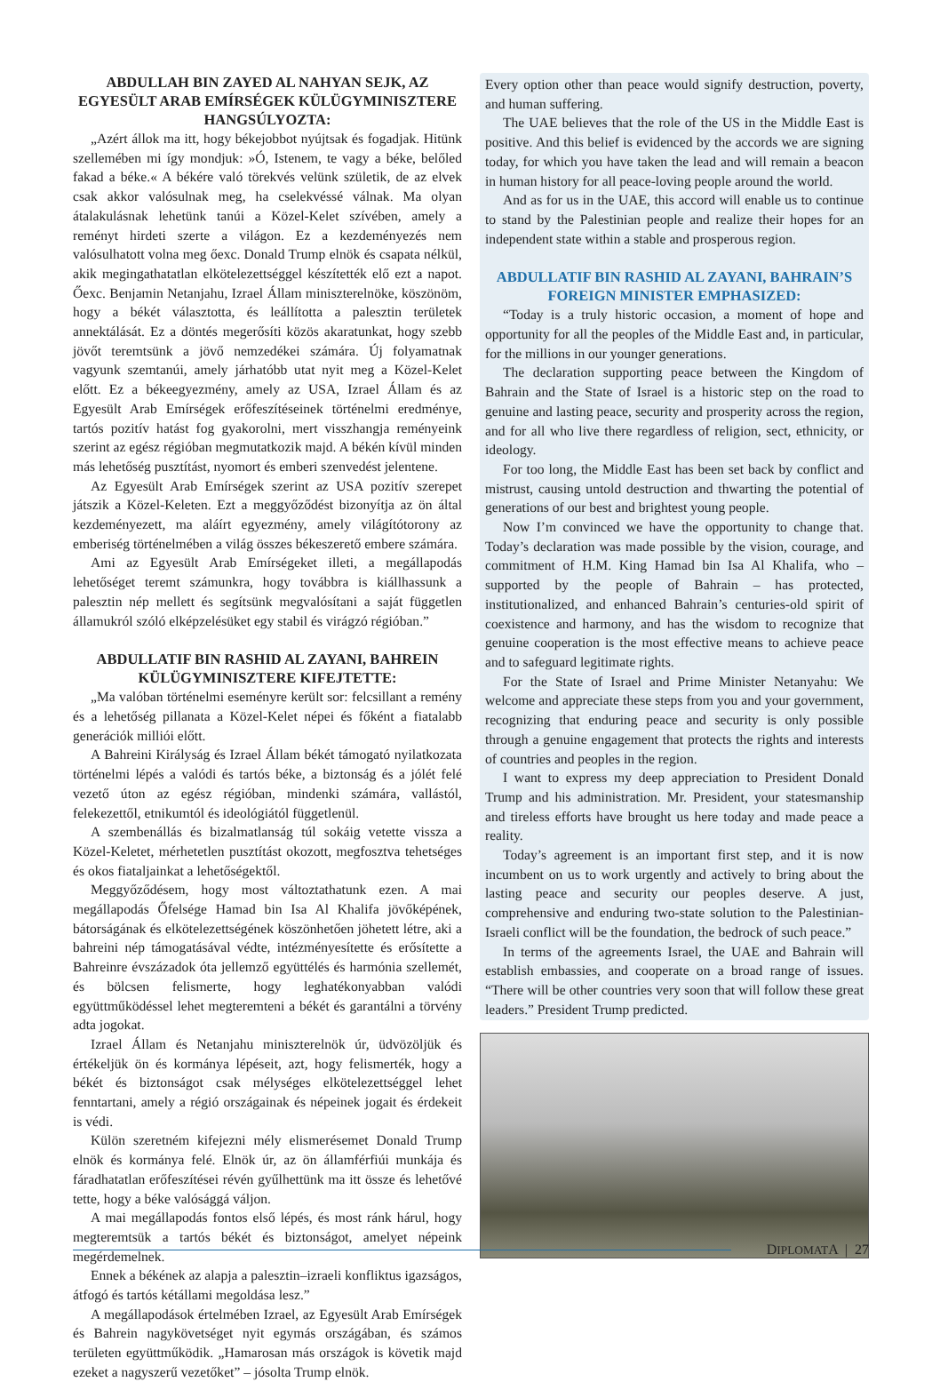ABDULLAH BIN ZAYED AL NAHYAN SEJK, AZ EGYESÜLT ARAB EMÍRSÉGEK KÜLÜGYMINISZTERE HANGSÚLYOZTA:
„Azért állok ma itt, hogy békejobbot nyújtsak és fogadjak. Hitünk szellemében mi így mondjuk: »Ó, Istenem, te vagy a béke, belőled fakad a béke.« A békére való törekvés velünk születik, de az elvek csak akkor valósulnak meg, ha cselekvéssé válnak. Ma olyan átalakulásnak lehetünk tanúi a Közel-Kelet szívében, amely a reményt hirdeti szerte a világon. Ez a kezdeményezés nem valósulhatott volna meg őexc. Donald Trump elnök és csapata nélkül, akik megingathatatlan elkötelezettséggel készítették elő ezt a napot. Őexc. Benjamin Netanjahu, Izrael Állam miniszterelnöke, köszönöm, hogy a békét választotta, és leállította a palesztin területek annektálását. Ez a döntés megerősíti közös akaratunkat, hogy szebb jövőt teremtsünk a jövő nemzedékei számára. Új folyamatnak vagyunk szemtanúi, amely járhatóbb utat nyit meg a Közel-Kelet előtt. Ez a békeegyezmény, amely az USA, Izrael Állam és az Egyesült Arab Emírségek erőfeszítéseinek történelmi eredménye, tartós pozitív hatást fog gyakorolni, mert visszhangja reményeink szerint az egész régióban megmutatkozik majd. A békén kívül minden más lehetőség pusztítást, nyomort és emberi szenvedést jelentene.
Az Egyesült Arab Emírségek szerint az USA pozitív szerepet játszik a Közel-Keleten. Ezt a meggyőződést bizonyítja az ön által kezdeményezett, ma aláírt egyezmény, amely világítótorony az emberiség történelmében a világ összes békeszerető embere számára.
Ami az Egyesült Arab Emírségeket illeti, a megállapodás lehetőséget teremt számunkra, hogy továbbra is kiállhassunk a palesztin nép mellett és segítsünk megvalósítani a saját független államukról szóló elképzelésüket egy stabil és virágzó régióban.”
ABDULLATIF BIN RASHID AL ZAYANI, BAHREIN KÜLÜGYMINISZTERE KIFEJTETTE:
„Ma valóban történelmi eseményre került sor: felcsillant a remény és a lehetőség pillanata a Közel-Kelet népei és főként a fiatalabb generációk milliói előtt.
A Bahreini Királyság és Izrael Állam békét támogató nyilatkozata történelmi lépés a valódi és tartós béke, a biztonság és a jólét felé vezető úton az egész régióban, mindenki számára, vallástól, felekezettől, etnikumtól és ideológiától függetlenül.
A szembenállás és bizalmatlanság túl sokáig vetette vissza a Közel-Keletet, mérhetetlen pusztítást okozott, megfosztva tehetséges és okos fiataljainkat a lehetőségektől.
Meggyőződésem, hogy most változtathatunk ezen. A mai megállapodás Őfelsége Hamad bin Isa Al Khalifa jövőképének, bátorságának és elkötelezettségének köszönhetően jöhetett létre, aki a bahreini nép támogatásával védte, intézményesítette és erősítette a Bahreinre évszázadok óta jellemző együttélés és harmónia szellemét, és bölcsen felismerte, hogy leghatékonyabban valódi együttműködéssel lehet megteremteni a békét és garantálni a törvény adta jogokat.
Izrael Állam és Netanjahu miniszterelnök úr, üdvözöljük és értékeljük ön és kormánya lépéseit, azt, hogy felismerték, hogy a békét és biztonságot csak mélységes elkötelezettséggel lehet fenntartani, amely a régió országainak és népeinek jogait és érdekeit is védi.
Külön szeretném kifejezni mély elismerésemet Donald Trump elnök és kormánya felé. Elnök úr, az ön államférfiúi munkája és fáradhatatlan erőfeszítései révén gyűlhettünk ma itt össze és lehetővé tette, hogy a béke valósággá váljon.
A mai megállapodás fontos első lépés, és most ránk hárul, hogy megteremtsük a tartós békét és biztonságot, amelyet népeink megérdemelnek.
Ennek a békének az alapja a palesztin–izraeli konfliktus igazságos, átfogó és tartós kétállami megoldása lesz.”
A megállapodások értelmében Izrael, az Egyesült Arab Emírségek és Bahrein nagykövetséget nyit egymás országában, és számos területen együttműködik. „Hamarosan más országok is követik majd ezeket a nagyszerű vezetőket” – jósolta Trump elnök.
Every option other than peace would signify destruction, poverty, and human suffering.
The UAE believes that the role of the US in the Middle East is positive. And this belief is evidenced by the accords we are signing today, for which you have taken the lead and will remain a beacon in human history for all peace-loving people around the world.
And as for us in the UAE, this accord will enable us to continue to stand by the Palestinian people and realize their hopes for an independent state within a stable and prosperous region.
ABDULLATIF BIN RASHID AL ZAYANI, BAHRAIN’S FOREIGN MINISTER EMPHASIZED:
“Today is a truly historic occasion, a moment of hope and opportunity for all the peoples of the Middle East and, in particular, for the millions in our younger generations.
The declaration supporting peace between the Kingdom of Bahrain and the State of Israel is a historic step on the road to genuine and lasting peace, security and prosperity across the region, and for all who live there regardless of religion, sect, ethnicity, or ideology.
For too long, the Middle East has been set back by conflict and mistrust, causing untold destruction and thwarting the potential of generations of our best and brightest young people.
Now I’m convinced we have the opportunity to change that. Today’s declaration was made possible by the vision, courage, and commitment of H.M. King Hamad bin Isa Al Khalifa, who – supported by the people of Bahrain – has protected, institutionalized, and enhanced Bahrain’s centuries-old spirit of coexistence and harmony, and has the wisdom to recognize that genuine cooperation is the most effective means to achieve peace and to safeguard legitimate rights.
For the State of Israel and Prime Minister Netanyahu: We welcome and appreciate these steps from you and your government, recognizing that enduring peace and security is only possible through a genuine engagement that protects the rights and interests of countries and peoples in the region.
I want to express my deep appreciation to President Donald Trump and his administration. Mr. President, your statesmanship and tireless efforts have brought us here today and made peace a reality.
Today’s agreement is an important first step, and it is now incumbent on us to work urgently and actively to bring about the lasting peace and security our peoples deserve. A just, comprehensive and enduring two-state solution to the Palestinian-Israeli conflict will be the foundation, the bedrock of such peace.”
In terms of the agreements Israel, the UAE and Bahrain will establish embassies, and cooperate on a broad range of issues. “There will be other countries very soon that will follow these great leaders.” President Trump predicted.
DIPLOMATA | 27